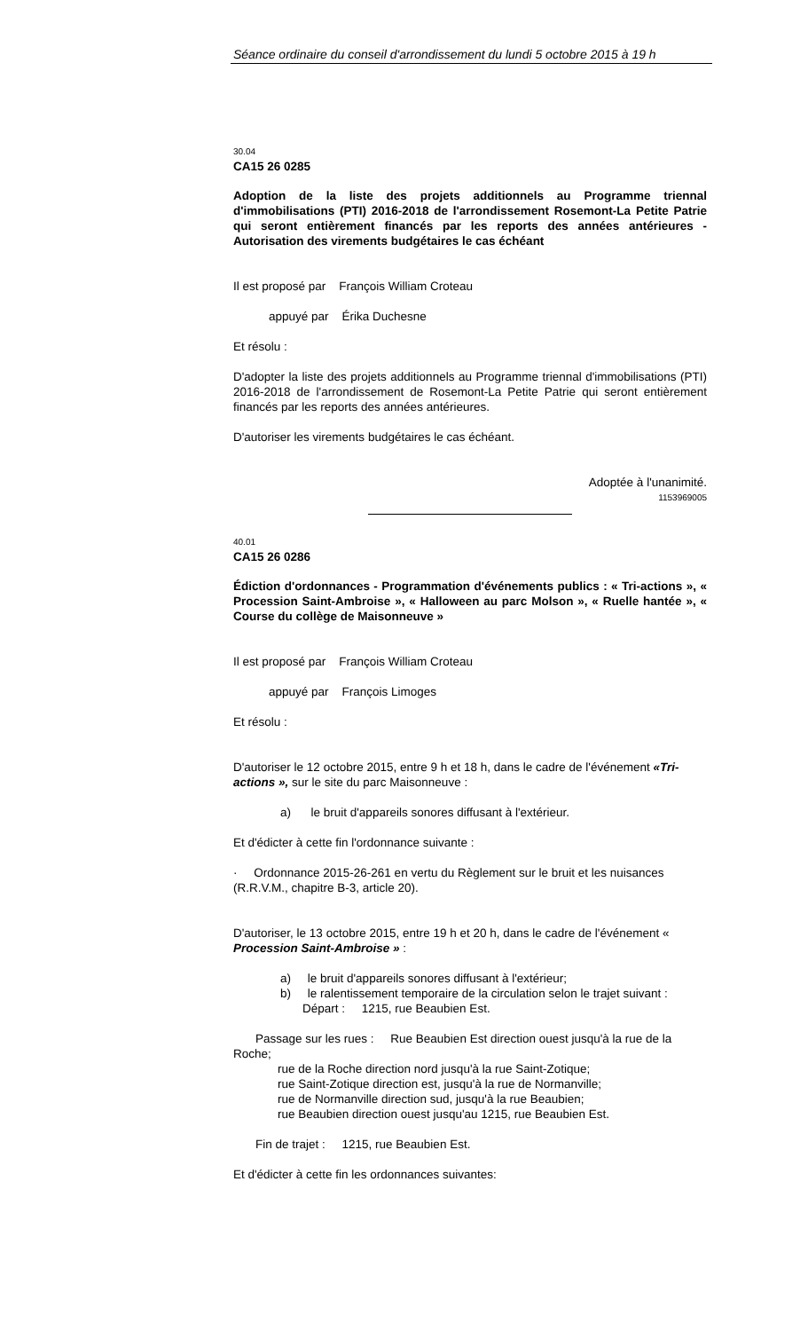Séance ordinaire du conseil d'arrondissement du lundi 5 octobre 2015 à 19 h
30.04
CA15 26 0285
Adoption de la liste des projets additionnels au Programme triennal d'immobilisations (PTI) 2016-2018 de l'arrondissement Rosemont-La Petite Patrie qui seront entièrement financés par les reports des années antérieures - Autorisation des virements budgétaires le cas échéant
Il est proposé par François William Croteau
appuyé par Érika Duchesne
Et résolu :
D'adopter la liste des projets additionnels au Programme triennal d'immobilisations (PTI) 2016-2018 de l'arrondissement de Rosemont-La Petite Patrie qui seront entièrement financés par les reports des années antérieures.
D'autoriser les virements budgétaires le cas échéant.
Adoptée à l'unanimité.
1153969005
40.01
CA15 26 0286
Édiction d'ordonnances - Programmation d'événements publics : « Tri-actions », « Procession Saint-Ambroise », « Halloween au parc Molson », « Ruelle hantée », « Course du collège de Maisonneuve »
Il est proposé par François William Croteau
appuyé par François Limoges
Et résolu :
D'autoriser le 12 octobre 2015, entre 9 h et 18 h, dans le cadre de l'événement «Tri-actions », sur le site du parc Maisonneuve :
a) le bruit d'appareils sonores diffusant à l'extérieur.
Et d'édicter à cette fin l'ordonnance suivante :
· Ordonnance 2015-26-261 en vertu du Règlement sur le bruit et les nuisances (R.R.V.M., chapitre B-3, article 20).
D'autoriser, le 13 octobre 2015, entre 19 h et 20 h, dans le cadre de l'événement « Procession Saint-Ambroise » :
a) le bruit d'appareils sonores diffusant à l'extérieur;
b) le ralentissement temporaire de la circulation selon le trajet suivant :
Départ : 1215, rue Beaubien Est.
Passage sur les rues : Rue Beaubien Est direction ouest jusqu'à la rue de la Roche;
rue de la Roche direction nord jusqu'à la rue Saint-Zotique;
rue Saint-Zotique direction est, jusqu'à la rue de Normanville;
rue de Normanville direction sud, jusqu'à la rue Beaubien;
rue Beaubien direction ouest jusqu'au 1215, rue Beaubien Est.
Fin de trajet : 1215, rue Beaubien Est.
Et d'édicter à cette fin les ordonnances suivantes: